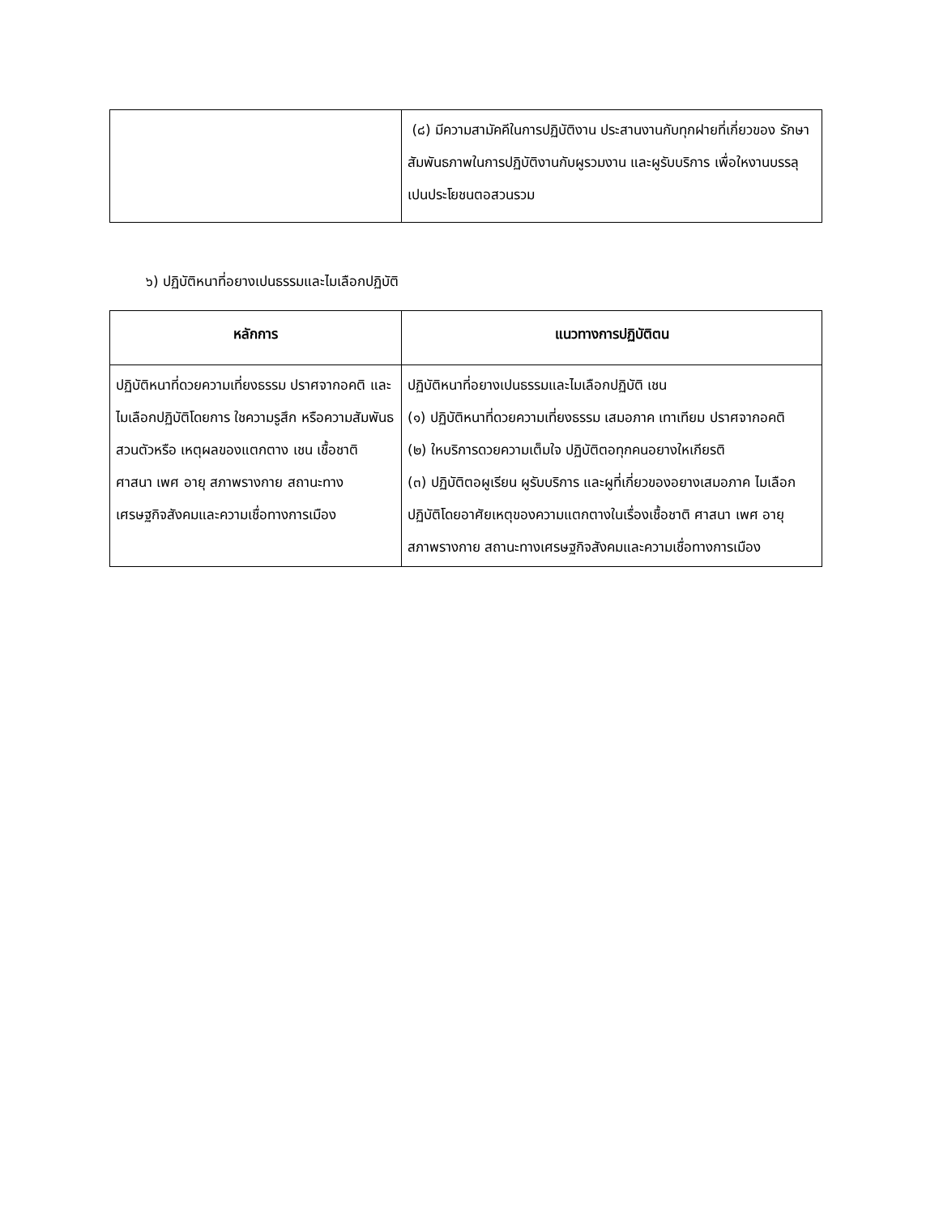| | (๘) มีความสามัคคีในการปฏิบัติงาน ประสานงานกับทุกฝายที่เกี่ยวของ รักษาสัมพันธภาพในการปฏิบัติงานกับผูรวมงาน และผูรับบริการ เพื่อใหงานบรรลุเปนประโยชนตอสวนรวม |
๖) ปฏิบัติหนาที่อยางเปนธรรมและไมเลือกปฏิบัติ
| หลักการ | แนวทางการปฏิบัติตน |
| --- | --- |
| ปฏิบัติหนาที่ดวยความเที่ยงธรรม ปราศจากอคติ และไมเลือกปฏิบัติโดยการ ใชความรูสึก หรือความสัมพันธสวนตัวหรือ เหตุผลของแตกตาง เชน เชื้อชาติ ศาสนา เพศ อายุ สภาพรางกาย สถานะทาง เศรษฐกิจสังคมและความเชื่อทางการเมือง | ปฏิบัติหนาที่อยางเปนธรรมและไมเลือกปฏิบัติ เชน (๑) ปฏิบัติหนาที่ดวยความเที่ยงธรรม เสมอภาค เทาเทียม ปราศจากอคติ (๒) ใหบริการดวยความเต็มใจ ปฏิบัติตอทุกคนอยางใหเกียรติ (๓) ปฏิบัติตอผูเรียน ผูรับบริการ และผูที่เกี่ยวของอยางเสมอภาค ไมเลือกปฏิบัติโดยอาศัยเหตุของความแตกตางในเรื่องเชื้อชาติ ศาสนา เพศ อายุ สภาพรางกาย สถานะทางเศรษฐกิจสังคมและความเชื่อทางการเมือง |